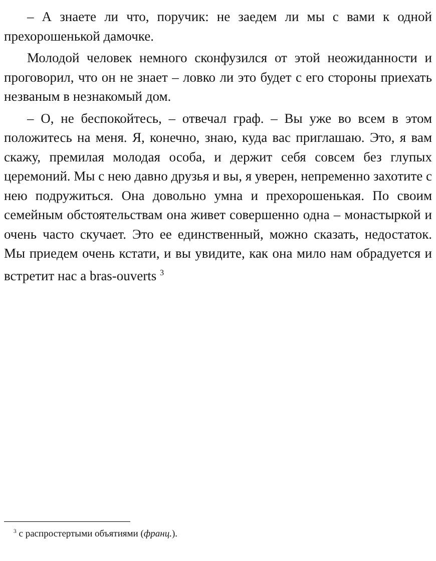– А знаете ли что, поручик: не заедем ли мы с вами к одной прехорошенькой дамочке.
Молодой человек немного сконфузился от этой неожиданности и проговорил, что он не знает – ловко ли это будет с его стороны приехать незваным в незнакомый дом.
– О, не беспокойтесь, – отвечал граф. – Вы уже во всем в этом положитесь на меня. Я, конечно, знаю, куда вас приглашаю. Это, я вам скажу, премилая молодая особа, и держит себя совсем без глупых церемоний. Мы с нею давно друзья и вы, я уверен, непременно захотите с нею подружиться. Она довольно умна и прехорошенькая. По своим семейным обстоятельствам она живет совершенно одна – монастыркой и очень часто скучает. Это ее единственный, можно сказать, недостаток. Мы приедем очень кстати, и вы увидите, как она мило нам обрадуется и встретит нас a bras-ouverts <sup>3</sup>
<sup>3</sup> с распростертыми объятиями (франц.).